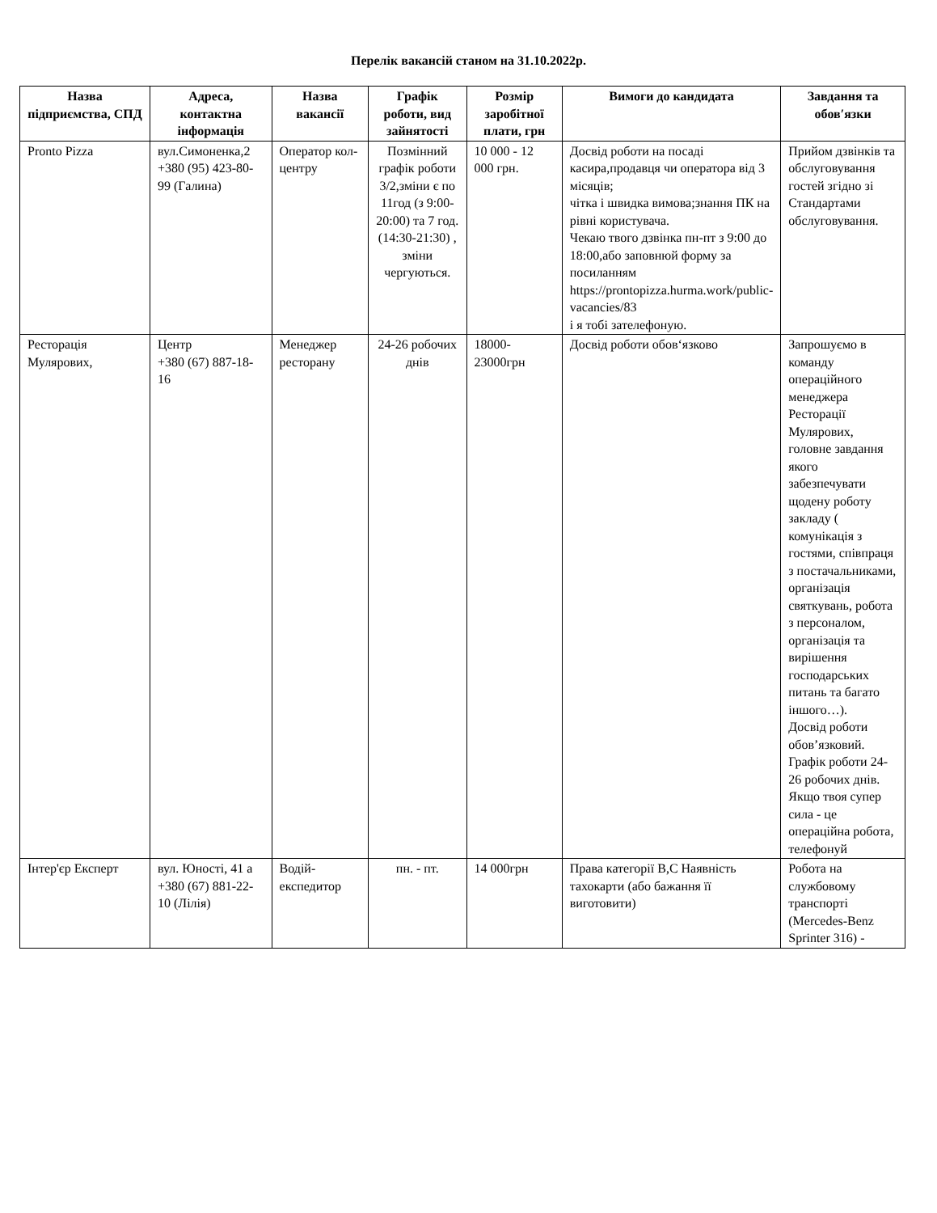Перелік вакансій станом на 31.10.2022р.
| Назва підприємства, СПД | Адреса, контактна інформація | Назва вакансії | Графік роботи, вид зайнятості | Розмір заробітної плати, грн | Вимоги до кандидата | Завдання та обов′язки |
| --- | --- | --- | --- | --- | --- | --- |
| Pronto Pizza | вул.Симоненка,2 +380 (95) 423-80-99 (Галина) | Оператор кол-центру | Позмінний графік роботи 3/2,зміни є по 11год (з 9:00-20:00) та 7 год.(14:30-21:30) , зміни чергуються. | 10 000 - 12 000 грн. | Досвід роботи на посаді касира,продавця чи оператора від 3 місяців; чітка і швидка вимова;знання ПК на рівні користувача. Чекаю твого дзвінка пн-пт з 9:00 до 18:00,або заповнюй форму за посиланням https://prontopizza.hurma.work/public-vacancies/83 і я тобі зателефоную. | Прийом дзвінків та обслуговування гостей згідно зі Стандартами обслуговування. |
| Ресторація Мулярових, | Центр +380 (67) 887-18-16 | Менеджер ресторану | 24-26 робочих днів | 18000-23000грн | Досвід роботи обов‘язково | Запрошуємо в команду операційного менеджера Ресторації Мулярових, головне завдання якого забезпечувати щодену роботу закладу ( комунікація з гостями, співпраця з постачальниками, організація святкувань, робота з персоналом, організація та вирішення господарських питань та багато іншого…). Досвід роботи обов’язковий. Графік роботи 24-26 робочих днів. Якщо твоя супер сила - це операційна робота, телефонуй |
| Інтер'єр Експерт | вул. Юності, 41 а +380 (67) 881-22-10 (Лілія) | Водій-експедитор | пн. - пт. | 14 000грн | Права категорії В,С Наявність тахокарти (або бажання її виготовити) | Робота на службовому транспорті (Mercedes-Benz Sprinter 316) - |